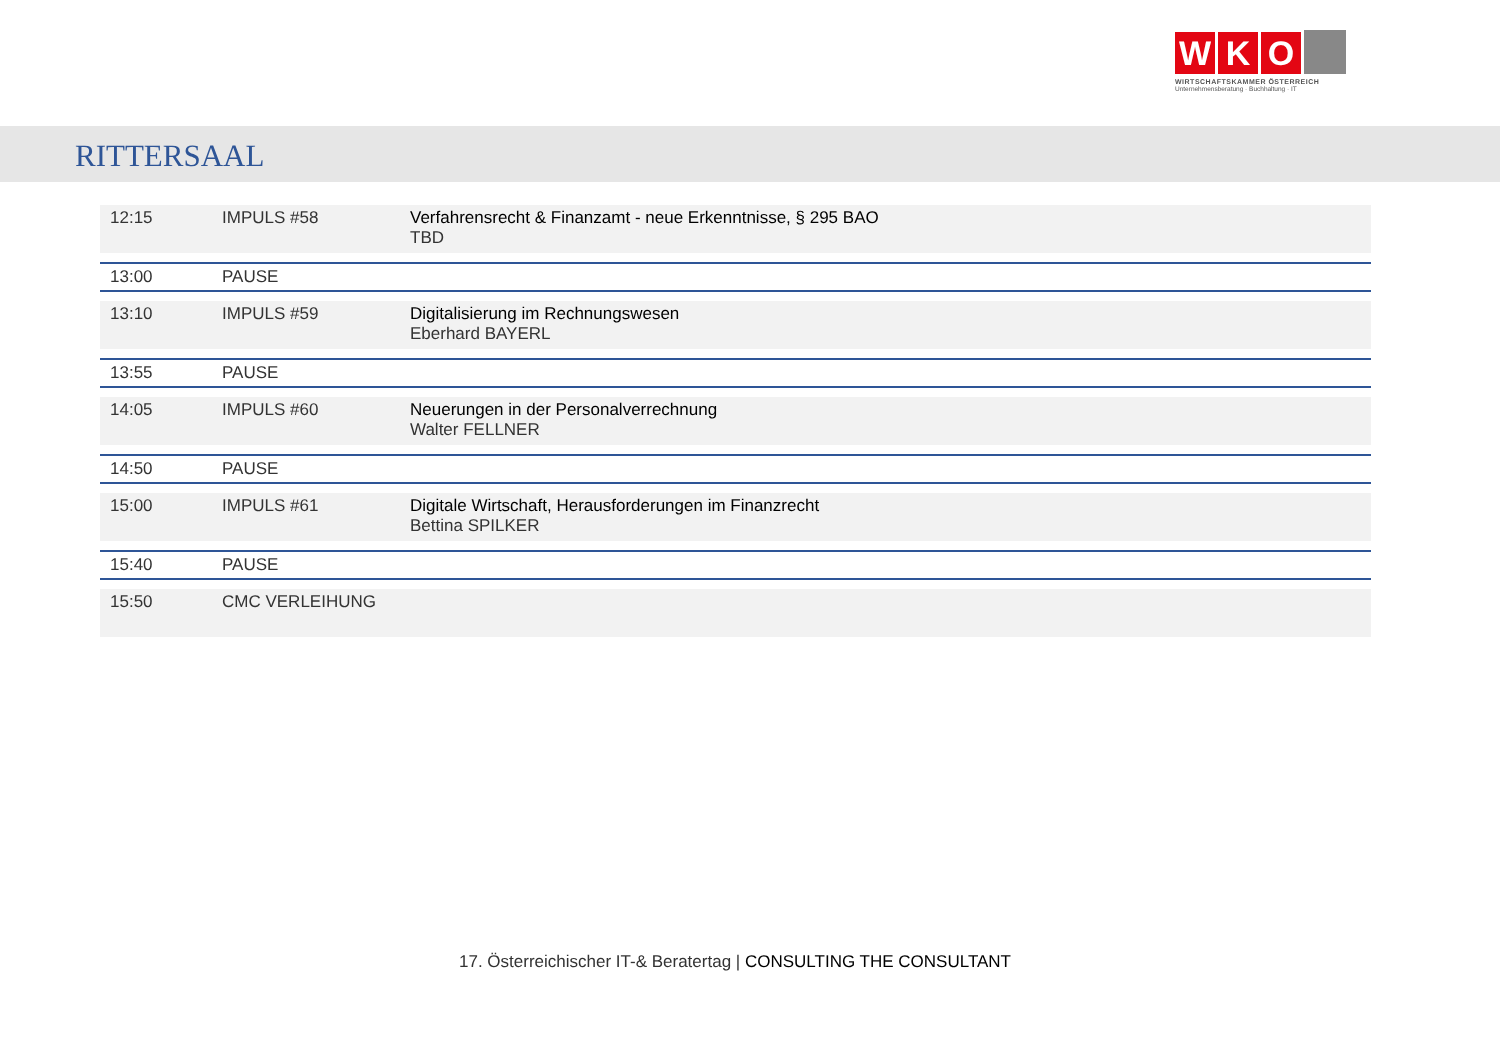W K O
WIRTSCHAFTSKAMMER ÖSTERREICH
Unternehmensberatung · Buchhaltung · IT
RITTERSAAL
| 12:15 | IMPULS #58 | Verfahrensrecht & Finanzamt - neue Erkenntnisse, § 295 BAO TBD |
| 13:00 | PAUSE | |
| 13:10 | IMPULS #59 | Digitalisierung im Rechnungswesen Eberhard BAYERL |
| 13:55 | PAUSE | |
| 14:05 | IMPULS #60 | Neuerungen in der Personalverrechnung Walter FELLNER |
| 14:50 | PAUSE | |
| 15:00 | IMPULS #61 | Digitale Wirtschaft, Herausforderungen im Finanzrecht Bettina SPILKER |
| 15:40 | PAUSE | |
| 15:50 | CMC VERLEIHUNG | |
17. Österreichischer IT-& Beratertag | CONSULTING THE CONSULTANT